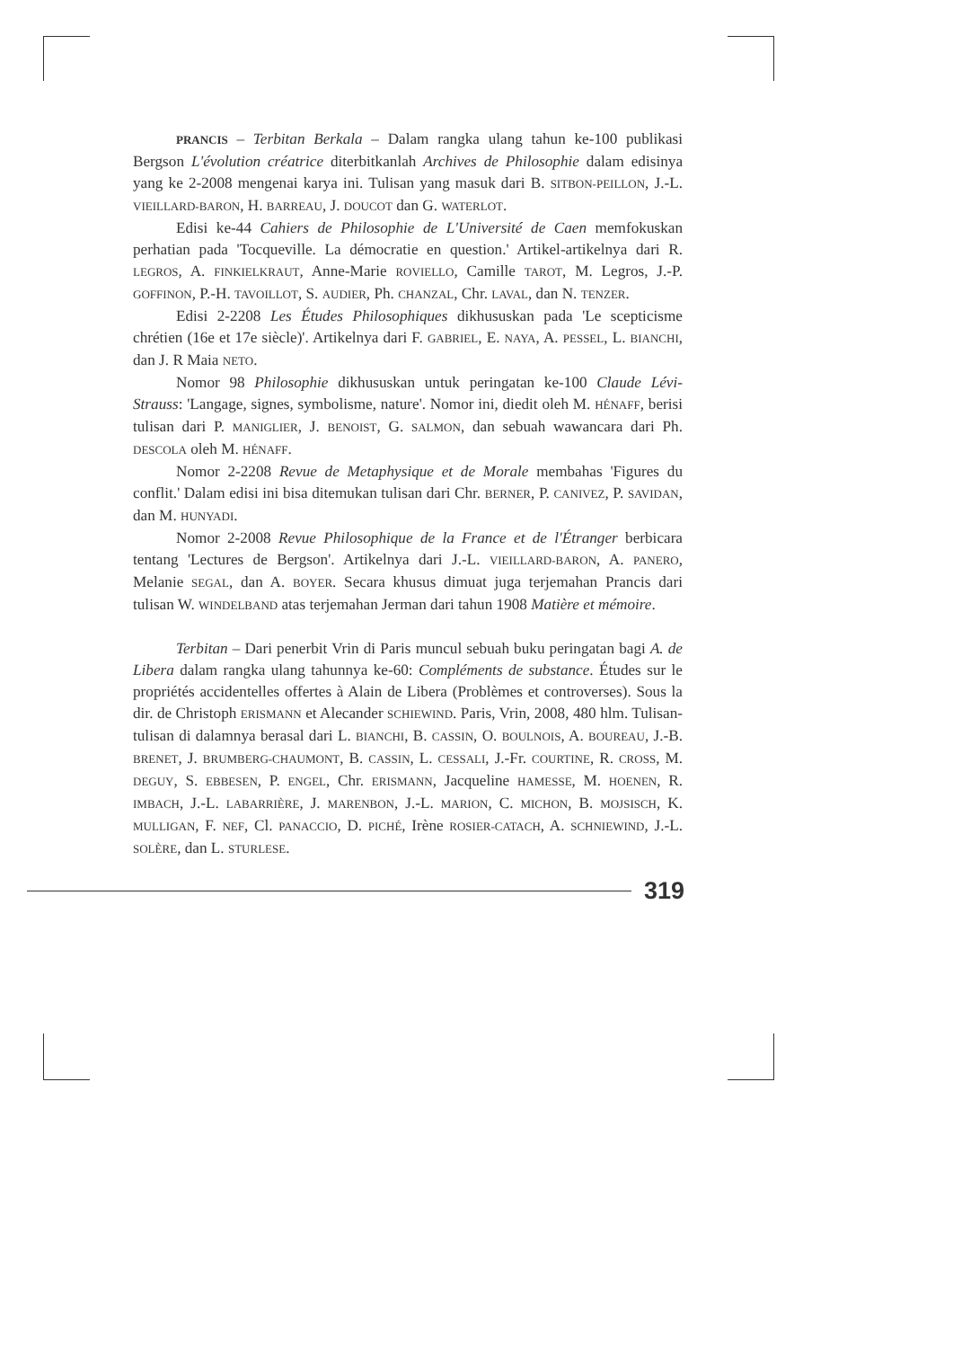PRANCIS – Terbitan Berkala – Dalam rangka ulang tahun ke-100 publikasi Bergson L'évolution créatrice diterbitkanlah Archives de Philosophie dalam edisinya yang ke 2-2008 mengenai karya ini. Tulisan yang masuk dari B. SITBON-PEILLON, J.-L. VIEILLARD-BARON, H. BARREAU, J. DOUCOT dan G. WATERLOT.
Edisi ke-44 Cahiers de Philosophie de L'Université de Caen memfokuskan perhatian pada 'Tocqueville. La démocratie en question.' Artikel-artikelnya dari R. LEGROS, A. FINKIELKRAUT, Anne-Marie ROVIELLO, Camille TAROT, M. Legros, J.-P. GOFFINON, P.-H. TAVOILLOT, S. AUDIER, Ph. CHANZAL, Chr. LAVAL, dan N. TENZER.
Edisi 2-2208 Les Études Philosophiques dikhususkan pada 'Le scepticisme chrétien (16e et 17e siècle)'. Artikelnya dari F. GABRIEL, E. NAYA, A. PESSEL, L. BIANCHI, dan J. R Maia NETO.
Nomor 98 Philosophie dikhususkan untuk peringatan ke-100 Claude Lévi-Strauss: 'Langage, signes, symbolisme, nature'. Nomor ini, diedit oleh M. HÉNAFF, berisi tulisan dari P. MANIGLIER, J. BENOIST, G. SALMON, dan sebuah wawancara dari Ph. DESCOLA oleh M. HÉNAFF.
Nomor 2-2208 Revue de Metaphysique et de Morale membahas 'Figures du conflit.' Dalam edisi ini bisa ditemukan tulisan dari Chr. BERNER, P. CANIVEZ, P. SAVIDAN, dan M. HUNYADI.
Nomor 2-2008 Revue Philosophique de la France et de l'Étranger berbicara tentang 'Lectures de Bergson'. Artikelnya dari J.-L. VIEILLARD-BARON, A. PANERO, Melanie SEGAL, dan A. BOYER. Secara khusus dimuat juga terjemahan Prancis dari tulisan W. WINDELBAND atas terjemahan Jerman dari tahun 1908 Matière et mémoire.
Terbitan – Dari penerbit Vrin di Paris muncul sebuah buku peringatan bagi A. de Libera dalam rangka ulang tahunnya ke-60: Compléments de substance. Études sur le propriétés accidentelles offertes à Alain de Libera (Problèmes et controverses). Sous la dir. de Christoph ERISMANN et Alecander SCHIEWIND. Paris, Vrin, 2008, 480 hlm. Tulisan-tulisan di dalamnya berasal dari L. BIANCHI, B. CASSIN, O. BOULNOIS, A. BOUREAU, J.-B. BRENET, J. BRUMBERG-CHAUMONT, B. CASSIN, L. CESSALI, J.-Fr. COURTINE, R. CROSS, M. DEGUY, S. EBBESEN, P. ENGEL, Chr. ERISMANN, Jacqueline HAMESSE, M. HOENEN, R. IMBACH, J.-L. LABARRIÈRE, J. MARENBON, J.-L. MARION, C. MICHON, B. MOJSISCH, K. MULLIGAN, F. NEF, Cl. PANACCIO, D. PICHÉ, Irène ROSIER-CATACH, A. SCHNIEWIND, J.-L. SOLÈRE, dan L. STURLESE.
319